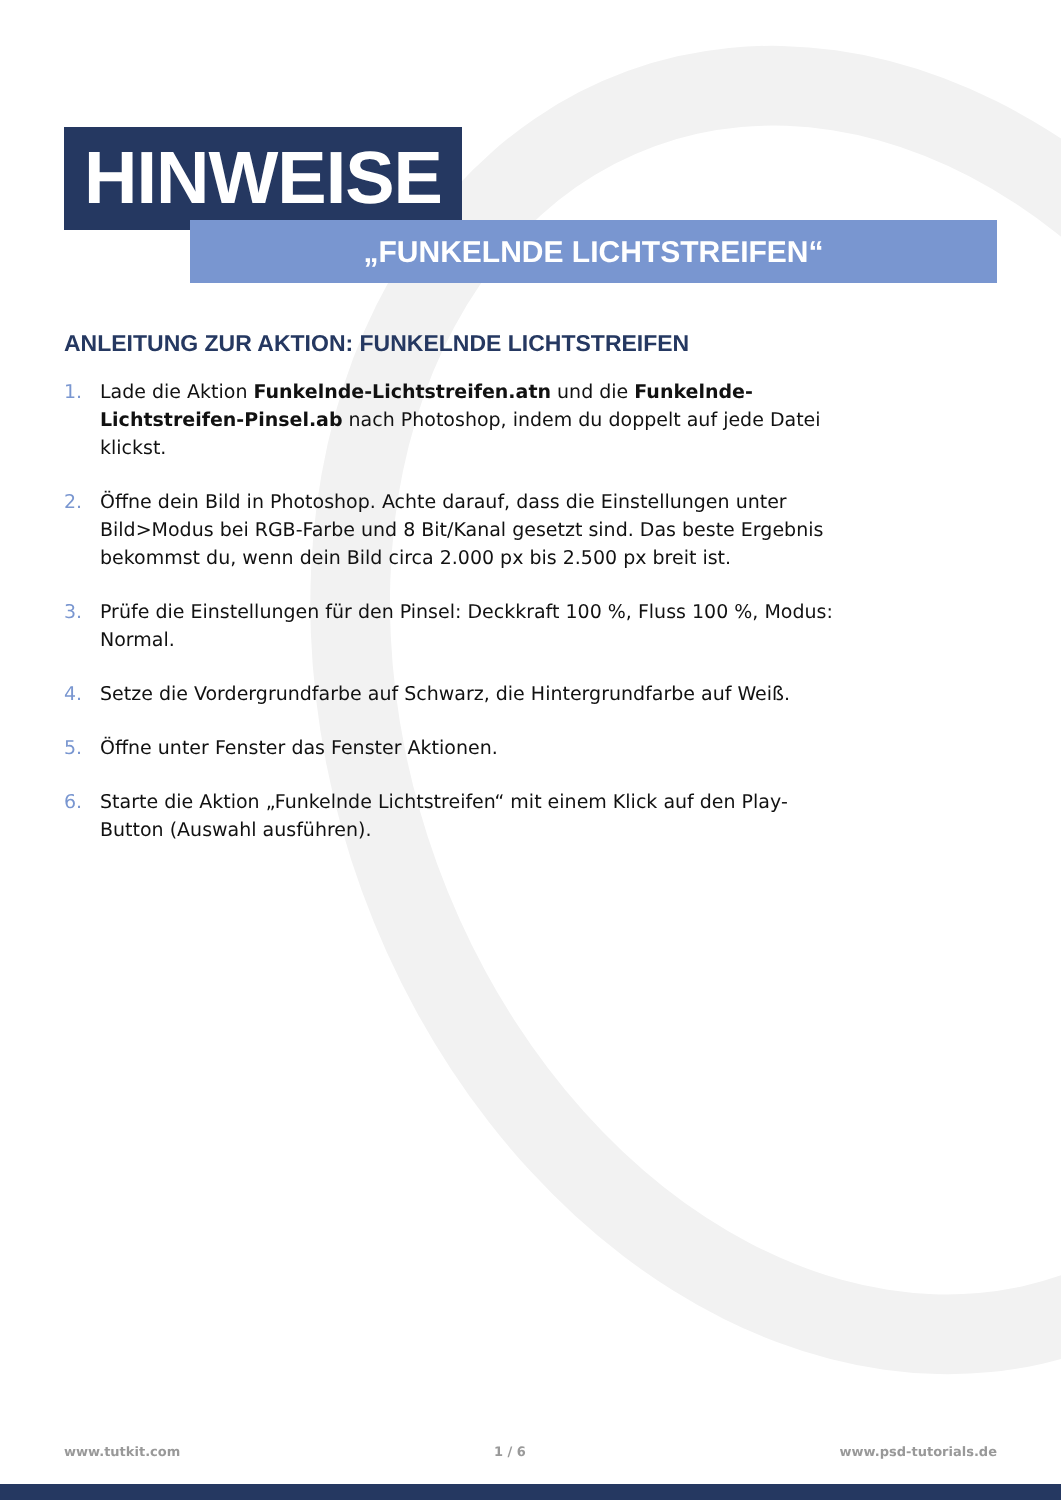HINWEISE
„FUNKELNDE LICHTSTREIFEN“
ANLEITUNG ZUR AKTION: FUNKELNDE LICHTSTREIFEN
1. Lade die Aktion Funkelnde-Lichtstreifen.atn und die Funkelnde-Lichtstreifen-Pinsel.ab nach Photoshop, indem du doppelt auf jede Datei klickst.
2. Öffne dein Bild in Photoshop. Achte darauf, dass die Einstellungen unter Bild>Modus bei RGB-Farbe und 8 Bit/Kanal gesetzt sind. Das beste Ergebnis bekommst du, wenn dein Bild circa 2.000 px bis 2.500 px breit ist.
3. Prüfe die Einstellungen für den Pinsel: Deckkraft 100 %, Fluss 100 %, Modus: Normal.
4. Setze die Vordergrundfarbe auf Schwarz, die Hintergrundfarbe auf Weiß.
5. Öffne unter Fenster das Fenster Aktionen.
6. Starte die Aktion „Funkelnde Lichtstreifen“ mit einem Klick auf den Play-Button (Auswahl ausführen).
www.tutkit.com 1 / 6 www.psd-tutorials.de